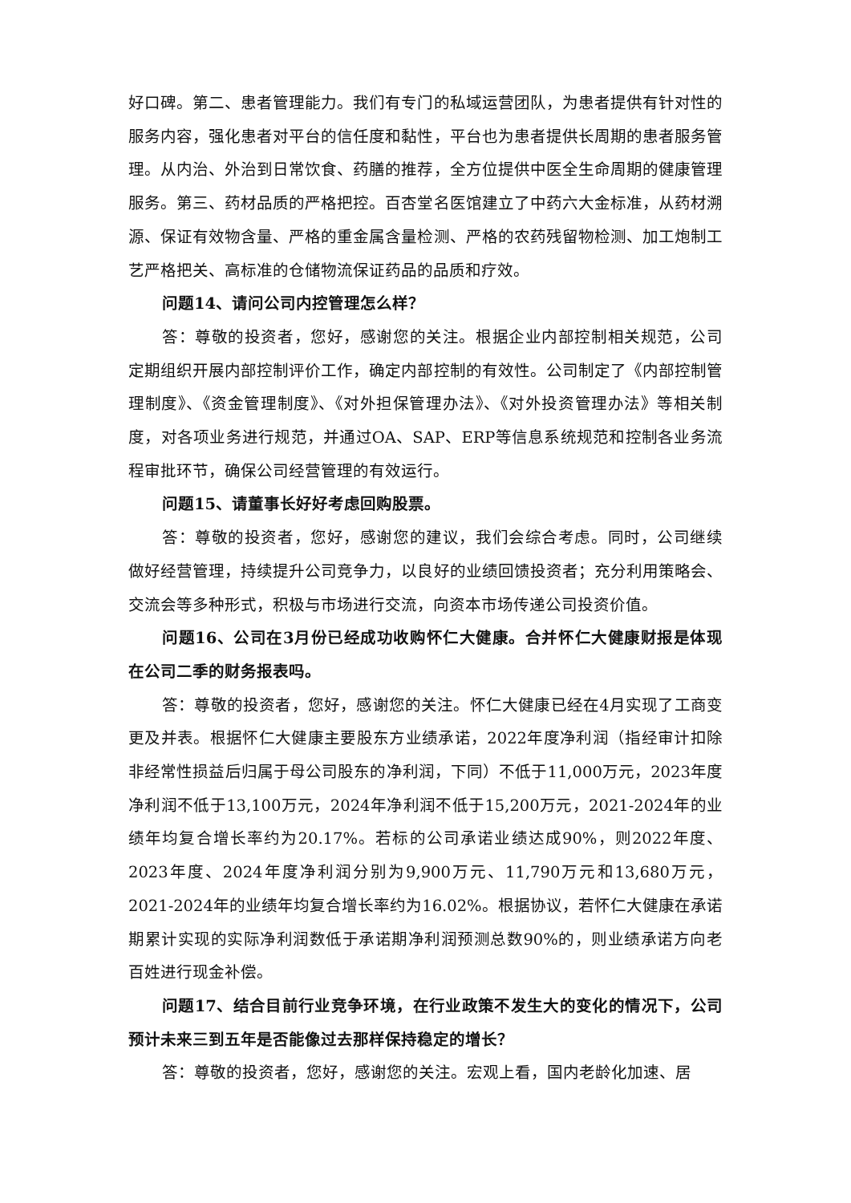好口碑。第二、患者管理能力。我们有专门的私域运营团队，为患者提供有针对性的服务内容，强化患者对平台的信任度和黏性，平台也为患者提供长周期的患者服务管理。从内治、外治到日常饮食、药膳的推荐，全方位提供中医全生命周期的健康管理服务。第三、药材品质的严格把控。百杏堂名医馆建立了中药六大金标准，从药材溯源、保证有效物含量、严格的重金属含量检测、严格的农药残留物检测、加工炮制工艺严格把关、高标准的仓储物流保证药品的品质和疗效。
问题14、请问公司内控管理怎么样？
答：尊敬的投资者，您好，感谢您的关注。根据企业内部控制相关规范，公司定期组织开展内部控制评价工作，确定内部控制的有效性。公司制定了《内部控制管理制度》、《资金管理制度》、《对外担保管理办法》、《对外投资管理办法》等相关制度，对各项业务进行规范，并通过OA、SAP、ERP等信息系统规范和控制各业务流程审批环节，确保公司经营管理的有效运行。
问题15、请董事长好好考虑回购股票。
答：尊敬的投资者，您好，感谢您的建议，我们会综合考虑。同时，公司继续做好经营管理，持续提升公司竞争力，以良好的业绩回馈投资者；充分利用策略会、交流会等多种形式，积极与市场进行交流，向资本市场传递公司投资价值。
问题16、公司在3月份已经成功收购怀仁大健康。合并怀仁大健康财报是体现在公司二季的财务报表吗。
答：尊敬的投资者，您好，感谢您的关注。怀仁大健康已经在4月实现了工商变更及并表。根据怀仁大健康主要股东方业绩承诺，2022年度净利润（指经审计扣除非经常性损益后归属于母公司股东的净利润，下同）不低于11,000万元，2023年度净利润不低于13,100万元，2024年净利润不低于15,200万元，2021-2024年的业绩年均复合增长率约为20.17%。若标的公司承诺业绩达成90%，则2022年度、2023年度、2024年度净利润分别为9,900万元、11,790万元和13,680万元，2021-2024年的业绩年均复合增长率约为16.02%。根据协议，若怀仁大健康在承诺期累计实现的实际净利润数低于承诺期净利润预测总数90%的，则业绩承诺方向老百姓进行现金补偿。
问题17、结合目前行业竞争环境，在行业政策不发生大的变化的情况下，公司预计未来三到五年是否能像过去那样保持稳定的增长？
答：尊敬的投资者，您好，感谢您的关注。宏观上看，国内老龄化加速、居